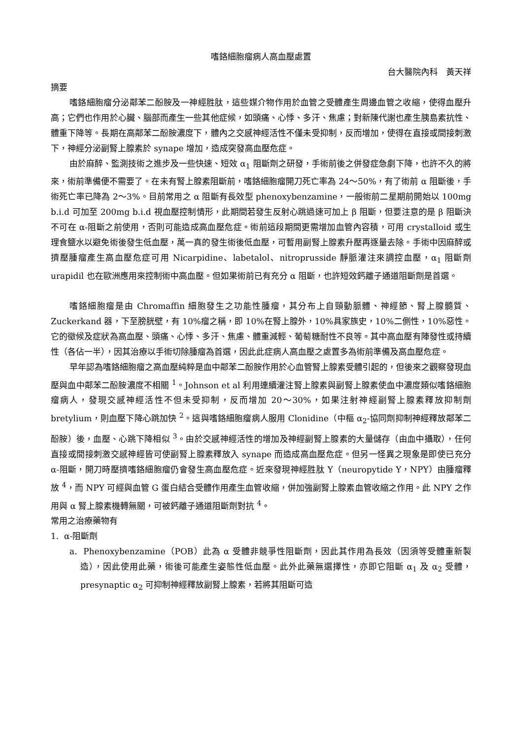嗜鉻細胞瘤病人高血壓處置
台大醫院內科　黃天祥
摘要
嗜鉻細胞瘤分泌鄰苯二酚胺及一神經胜肽，這些媒介物作用於血管之受體產生周邊血管之收縮，使得血壓升高；它們也作用於心臟、腦部而產生一些其他症候，如頭痛、心悸、多汗、焦慮；對新陳代謝也產生胰島素抗性、體重下降等。長期在高鄰苯二酚胺濃度下，體內之交感神經活性不僅未受抑制，反而增加，使得在直接或間接刺激下，神經分泌副腎上腺素於 synape 增加，造成突發高血壓危症。
由於麻醉、監測技術之進步及一些快速、短效 α<sub>1</sub> 阻斷劑之研發，手術前後之併發症急劇下降，也許不久的將來，術前準備便不需要了。在未有腎上腺素阻斷前，嗜鉻細胞瘤開刀死亡率為 24～50%，有了術前 α 阻斷後，手術死亡率已降為 2～3%。目前常用之 α 阻斷有長效型 phenoxybenzamine，一般術前二星期前開始以 100mg b.i.d 可加至 200mg b.i.d 視血壓控制情形，此期間若發生反射心跳過速可加上 β 阻斷，但要注意的是 β 阻斷決不可在 α-阻斷之前使用，否則可能造成高血壓危症。術前這段期間更需增加血管內容積，可用 crystalloid 或生理食鹽水以避免術後發生低血壓，萬一真的發生術後低血壓，可暫用副腎上腺素升壓再逐量去除。手術中因麻醉或擠壓腫瘤產生高血壓危症可用 Nicarpidine、labetalol、nitroprusside 靜脈灌注來調控血壓，α<sub>1</sub> 阻斷劑 urapidil 也在歐洲應用來控制術中高血壓。但如果術前已有充分 α 阻斷，也許短效鈣離子通道阻斷劑是首選。
嗜鉻細胞瘤是由 Chromaffin 細胞發生之功能性腫瘤，其分布上自頸動脈體、神經節、腎上腺髓質、Zuckerkand 器，下至膀胱壁，有 10%瘤之稱，即 10%在腎上腺外，10%具家族史，10%二側性，10%惡性。它的徵候及症狀為高血壓、頭痛、心悸、多汗、焦慮、體重減輕、葡萄糖耐性不良等。其中高血壓有陣發性或持續性（各佔一半），因其治療以手術切除腫瘤為首選，因此此症病人高血壓之處置多為術前準備及高血壓危症。
早年認為嗜鉻細胞瘤之高血壓純粹是血中鄰苯二酚胺作用於心血管腎上腺素受體引起的，但後來之觀察發現血壓與血中鄰苯二酚胺濃度不相關 <sup>1</sup>。Johnson et al 利用連續灌注腎上腺素與副腎上腺素使血中濃度類似嗜鉻細胞瘤病人，發現交感神經活性不但未受抑制，反而增加 20～30%，如果注射神經副腎上腺素釋放抑制劑 bretylium，則血壓下降心跳加快 <sup>2</sup>。這與嗜鉻細胞瘤病人服用 Clonidine（中樞 α<sub>2</sub>-協同劑抑制神經釋放鄰苯二酚胺）後，血壓、心跳下降相似 <sup>3</sup>。由於交感神經活性的增加及神經副腎上腺素的大量儲存（由血中攝取），任何直接或間接刺激交感神經皆可使副腎上腺素釋放入 synape 而造成高血壓危症。但另一怪異之現象是即使已充分 α-阻斷，開刀時壓擠嗜鉻細胞瘤仍會發生高血壓危症。近來發現神經胜肽 Y（neuropytide Y，NPY）由腫瘤釋放 <sup>4</sup>，而 NPY 可經與血管 G 蛋白結合受體作用產生血管收縮，併加強副腎上腺素血管收縮之作用。此 NPY 之作用與 α 腎上腺素機轉無關，可被鈣離子通道阻斷劑對抗 <sup>4</sup>。
常用之治療藥物有
1. α-阻斷劑
a. Phenoxybenzamine（POB）此為 α 受體非競爭性阻斷劑，因此其作用為長效（因須等受體重新製造），因此使用此藥，術後可能產生姿態性低血壓。此外此藥無選擇性，亦即它阻斷 α<sub>1</sub> 及 α<sub>2</sub> 受體，presynaptic α<sub>2</sub> 可抑制神經釋放副腎上腺素，若將其阻斷可造